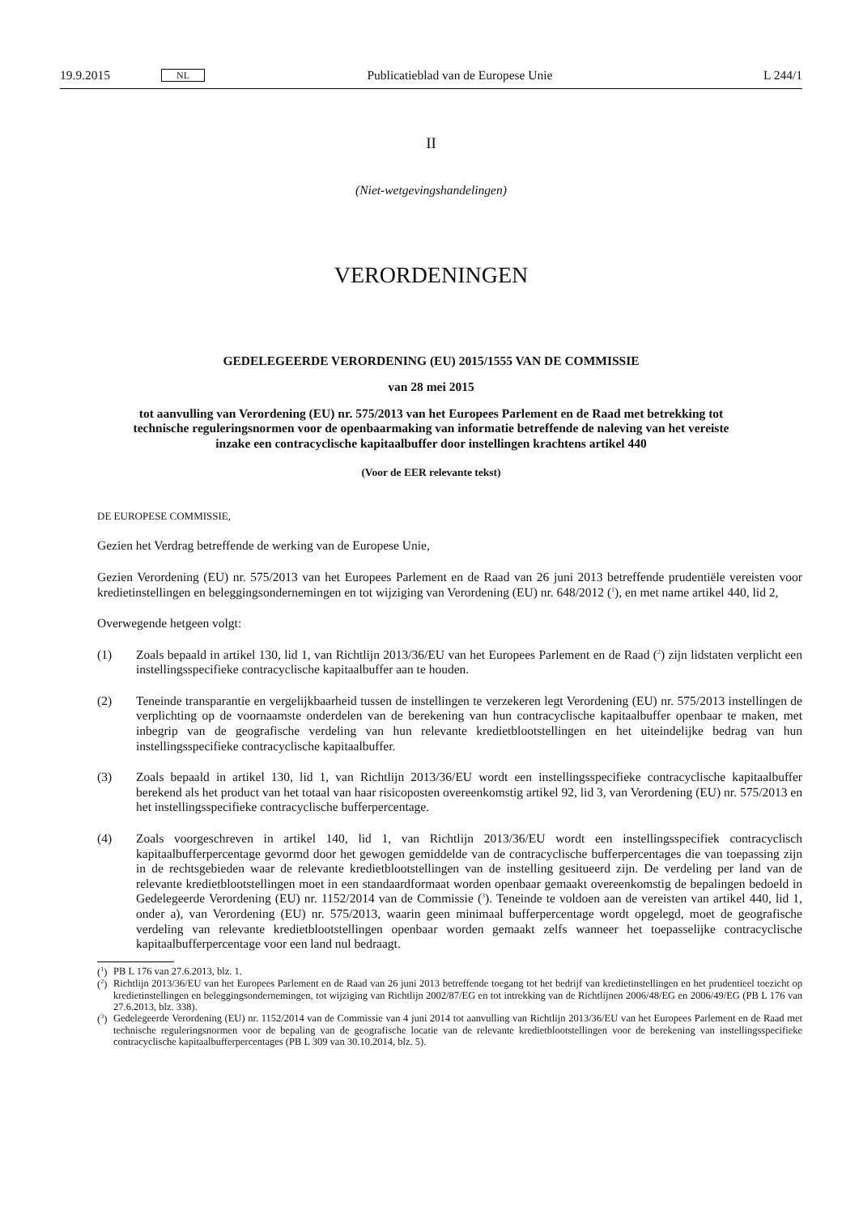19.9.2015 NL Publicatieblad van de Europese Unie L 244/1
II
(Niet-wetgevingshandelingen)
VERORDENINGEN
GEDELEGEERDE VERORDENING (EU) 2015/1555 VAN DE COMMISSIE
van 28 mei 2015
tot aanvulling van Verordening (EU) nr. 575/2013 van het Europees Parlement en de Raad met betrekking tot technische reguleringsnormen voor de openbaarmaking van informatie betreffende de naleving van het vereiste inzake een contracyclische kapitaalbuffer door instellingen krachtens artikel 440
(Voor de EER relevante tekst)
DE EUROPESE COMMISSIE,
Gezien het Verdrag betreffende de werking van de Europese Unie,
Gezien Verordening (EU) nr. 575/2013 van het Europees Parlement en de Raad van 26 juni 2013 betreffende prudentiële vereisten voor kredietinstellingen en beleggingsondernemingen en tot wijziging van Verordening (EU) nr. 648/2012 (<sup>1</sup>), en met name artikel 440, lid 2,
Overwegende hetgeen volgt:
(1) Zoals bepaald in artikel 130, lid 1, van Richtlijn 2013/36/EU van het Europees Parlement en de Raad (<sup>2</sup>) zijn lidstaten verplicht een instellingsspecifieke contracyclische kapitaalbuffer aan te houden.
(2) Teneinde transparantie en vergelijkbaarheid tussen de instellingen te verzekeren legt Verordening (EU) nr. 575/2013 instellingen de verplichting op de voornaamste onderdelen van de berekening van hun contracy­clische kapitaalbuffer openbaar te maken, met inbegrip van de geografische verdeling van hun relevante krediet­blootstellingen en het uiteindelijke bedrag van hun instellingsspecifieke contracyclische kapitaalbuffer.
(3) Zoals bepaald in artikel 130, lid 1, van Richtlijn 2013/36/EU wordt een instellingsspecifieke contracyclische kapitaalbuffer berekend als het product van het totaal van haar risicoposten overeenkomstig artikel 92, lid 3, van Verordening (EU) nr. 575/2013 en het instellingsspecifieke contracyclische bufferpercentage.
(4) Zoals voorgeschreven in artikel 140, lid 1, van Richtlijn 2013/36/EU wordt een instellingsspecifiek contracyclisch kapitaalbufferpercentage gevormd door het gewogen gemiddelde van de contracyclische bufferpercentages die van toepassing zijn in de rechtsgebieden waar de relevante kredietblootstellingen van de instelling gesitueerd zijn. De verdeling per land van de relevante kredietblootstellingen moet in een standaardformaat worden openbaar gemaakt overeenkomstig de bepalingen bedoeld in Gedelegeerde Verordening (EU) nr. 1152/2014 van de Commissie (<sup>3</sup>). Teneinde te voldoen aan de vereisten van artikel 440, lid 1, onder a), van Verordening (EU) nr. 575/2013, waarin geen minimaal bufferpercentage wordt opgelegd, moet de geografische verdeling van relevante kredietblootstellingen openbaar worden gemaakt zelfs wanneer het toepasselijke contracyclische kapitaalbufferpercentage voor een land nul bedraagt.
(<sup>1</sup>) PB L 176 van 27.6.2013, blz. 1.
(<sup>2</sup>) Richtlijn 2013/36/EU van het Europees Parlement en de Raad van 26 juni 2013 betreffende toegang tot het bedrijf van kredietinstellingen en het prudentieel toezicht op kredietinstellingen en beleggingsondernemingen, tot wijziging van Richtlijn 2002/87/EG en tot intrekking van de Richtlijnen 2006/48/EG en 2006/49/EG (PB L 176 van 27.6.2013, blz. 338).
(<sup>3</sup>) Gedelegeerde Verordening (EU) nr. 1152/2014 van de Commissie van 4 juni 2014 tot aanvulling van Richtlijn 2013/36/EU van het Europees Parlement en de Raad met technische reguleringsnormen voor de bepaling van de geografische locatie van de relevante krediet­blootstellingen voor de berekening van instellingsspecifieke contracyclische kapitaalbufferpercentages (PB L 309 van 30.10.2014, blz. 5).